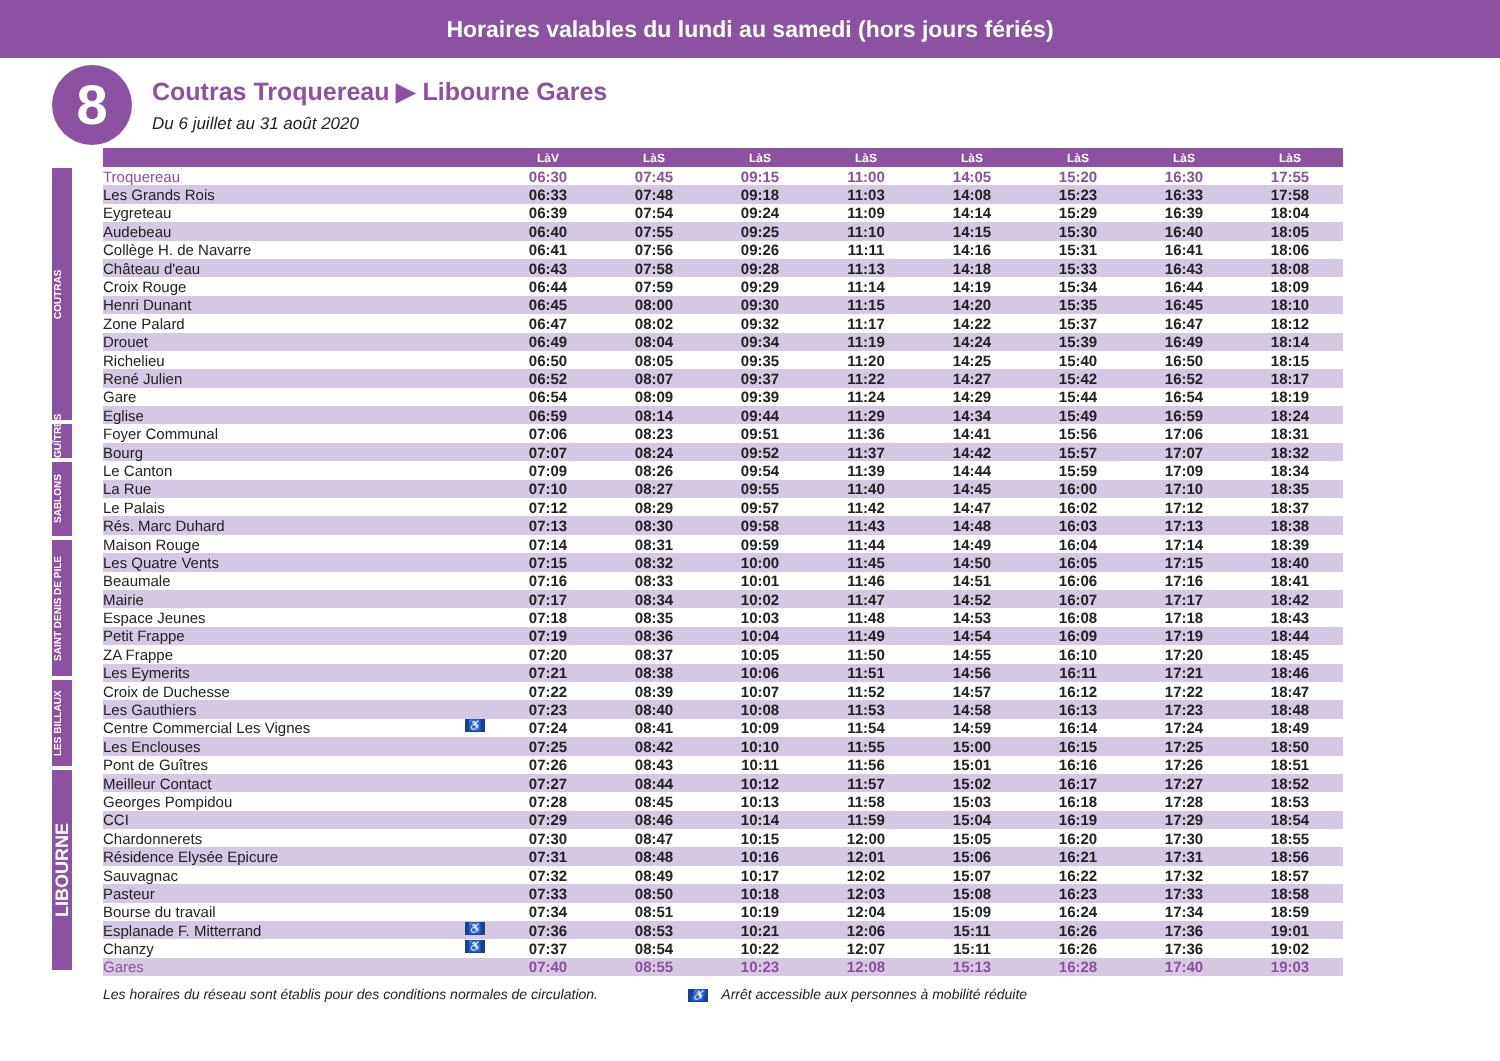Horaires valables du lundi au samedi (hors jours fériés)
8
Coutras Troquereau ▶ Libourne Gares
Du 6 juillet au 31 août 2020
COUTRAS
GUÎTRES
SABLONS
SAINT DENIS DE PILE
LES BILLAUX
LIBOURNE
| | LàV | LàS | LàS | LàS | LàS | LàS | LàS | LàS |
| --- | --- | --- | --- | --- | --- | --- | --- | --- |
| Troquereau | 06:30 | 07:45 | 09:15 | 11:00 | 14:05 | 15:20 | 16:30 | 17:55 |
| Les Grands Rois | 06:33 | 07:48 | 09:18 | 11:03 | 14:08 | 15:23 | 16:33 | 17:58 |
| Eygreteau | 06:39 | 07:54 | 09:24 | 11:09 | 14:14 | 15:29 | 16:39 | 18:04 |
| Audebeau | 06:40 | 07:55 | 09:25 | 11:10 | 14:15 | 15:30 | 16:40 | 18:05 |
| Collège H. de Navarre | 06:41 | 07:56 | 09:26 | 11:11 | 14:16 | 15:31 | 16:41 | 18:06 |
| Château d'eau | 06:43 | 07:58 | 09:28 | 11:13 | 14:18 | 15:33 | 16:43 | 18:08 |
| Croix Rouge | 06:44 | 07:59 | 09:29 | 11:14 | 14:19 | 15:34 | 16:44 | 18:09 |
| Henri Dunant | 06:45 | 08:00 | 09:30 | 11:15 | 14:20 | 15:35 | 16:45 | 18:10 |
| Zone Palard | 06:47 | 08:02 | 09:32 | 11:17 | 14:22 | 15:37 | 16:47 | 18:12 |
| Drouet | 06:49 | 08:04 | 09:34 | 11:19 | 14:24 | 15:39 | 16:49 | 18:14 |
| Richelieu | 06:50 | 08:05 | 09:35 | 11:20 | 14:25 | 15:40 | 16:50 | 18:15 |
| René Julien | 06:52 | 08:07 | 09:37 | 11:22 | 14:27 | 15:42 | 16:52 | 18:17 |
| Gare | 06:54 | 08:09 | 09:39 | 11:24 | 14:29 | 15:44 | 16:54 | 18:19 |
| Eglise | 06:59 | 08:14 | 09:44 | 11:29 | 14:34 | 15:49 | 16:59 | 18:24 |
| Foyer Communal | 07:06 | 08:23 | 09:51 | 11:36 | 14:41 | 15:56 | 17:06 | 18:31 |
| Bourg | 07:07 | 08:24 | 09:52 | 11:37 | 14:42 | 15:57 | 17:07 | 18:32 |
| Le Canton | 07:09 | 08:26 | 09:54 | 11:39 | 14:44 | 15:59 | 17:09 | 18:34 |
| La Rue | 07:10 | 08:27 | 09:55 | 11:40 | 14:45 | 16:00 | 17:10 | 18:35 |
| Le Palais | 07:12 | 08:29 | 09:57 | 11:42 | 14:47 | 16:02 | 17:12 | 18:37 |
| Rés. Marc Duhard | 07:13 | 08:30 | 09:58 | 11:43 | 14:48 | 16:03 | 17:13 | 18:38 |
| Maison Rouge | 07:14 | 08:31 | 09:59 | 11:44 | 14:49 | 16:04 | 17:14 | 18:39 |
| Les Quatre Vents | 07:15 | 08:32 | 10:00 | 11:45 | 14:50 | 16:05 | 17:15 | 18:40 |
| Beaumale | 07:16 | 08:33 | 10:01 | 11:46 | 14:51 | 16:06 | 17:16 | 18:41 |
| Mairie | 07:17 | 08:34 | 10:02 | 11:47 | 14:52 | 16:07 | 17:17 | 18:42 |
| Espace Jeunes | 07:18 | 08:35 | 10:03 | 11:48 | 14:53 | 16:08 | 17:18 | 18:43 |
| Petit Frappe | 07:19 | 08:36 | 10:04 | 11:49 | 14:54 | 16:09 | 17:19 | 18:44 |
| ZA Frappe | 07:20 | 08:37 | 10:05 | 11:50 | 14:55 | 16:10 | 17:20 | 18:45 |
| Les Eymerits | 07:21 | 08:38 | 10:06 | 11:51 | 14:56 | 16:11 | 17:21 | 18:46 |
| Croix de Duchesse | 07:22 | 08:39 | 10:07 | 11:52 | 14:57 | 16:12 | 17:22 | 18:47 |
| Les Gauthiers | 07:23 | 08:40 | 10:08 | 11:53 | 14:58 | 16:13 | 17:23 | 18:48 |
| Centre Commercial Les Vignes ♿ | 07:24 | 08:41 | 10:09 | 11:54 | 14:59 | 16:14 | 17:24 | 18:49 |
| Les Enclouses | 07:25 | 08:42 | 10:10 | 11:55 | 15:00 | 16:15 | 17:25 | 18:50 |
| Pont de Guîtres | 07:26 | 08:43 | 10:11 | 11:56 | 15:01 | 16:16 | 17:26 | 18:51 |
| Meilleur Contact | 07:27 | 08:44 | 10:12 | 11:57 | 15:02 | 16:17 | 17:27 | 18:52 |
| Georges Pompidou | 07:28 | 08:45 | 10:13 | 11:58 | 15:03 | 16:18 | 17:28 | 18:53 |
| CCI | 07:29 | 08:46 | 10:14 | 11:59 | 15:04 | 16:19 | 17:29 | 18:54 |
| Chardonnerets | 07:30 | 08:47 | 10:15 | 12:00 | 15:05 | 16:20 | 17:30 | 18:55 |
| Résidence Elysée Epicure | 07:31 | 08:48 | 10:16 | 12:01 | 15:06 | 16:21 | 17:31 | 18:56 |
| Sauvagnac | 07:32 | 08:49 | 10:17 | 12:02 | 15:07 | 16:22 | 17:32 | 18:57 |
| Pasteur | 07:33 | 08:50 | 10:18 | 12:03 | 15:08 | 16:23 | 17:33 | 18:58 |
| Bourse du travail | 07:34 | 08:51 | 10:19 | 12:04 | 15:09 | 16:24 | 17:34 | 18:59 |
| Esplanade F. Mitterrand ♿ | 07:36 | 08:53 | 10:21 | 12:06 | 15:11 | 16:26 | 17:36 | 19:01 |
| Chanzy ♿ | 07:37 | 08:54 | 10:22 | 12:07 | 15:11 | 16:26 | 17:36 | 19:02 |
| Gares | 07:40 | 08:55 | 10:23 | 12:08 | 15:13 | 16:28 | 17:40 | 19:03 |
Les horaires du réseau sont établis pour des conditions normales de circulation. ♿ Arrêt accessible aux personnes à mobilité réduite